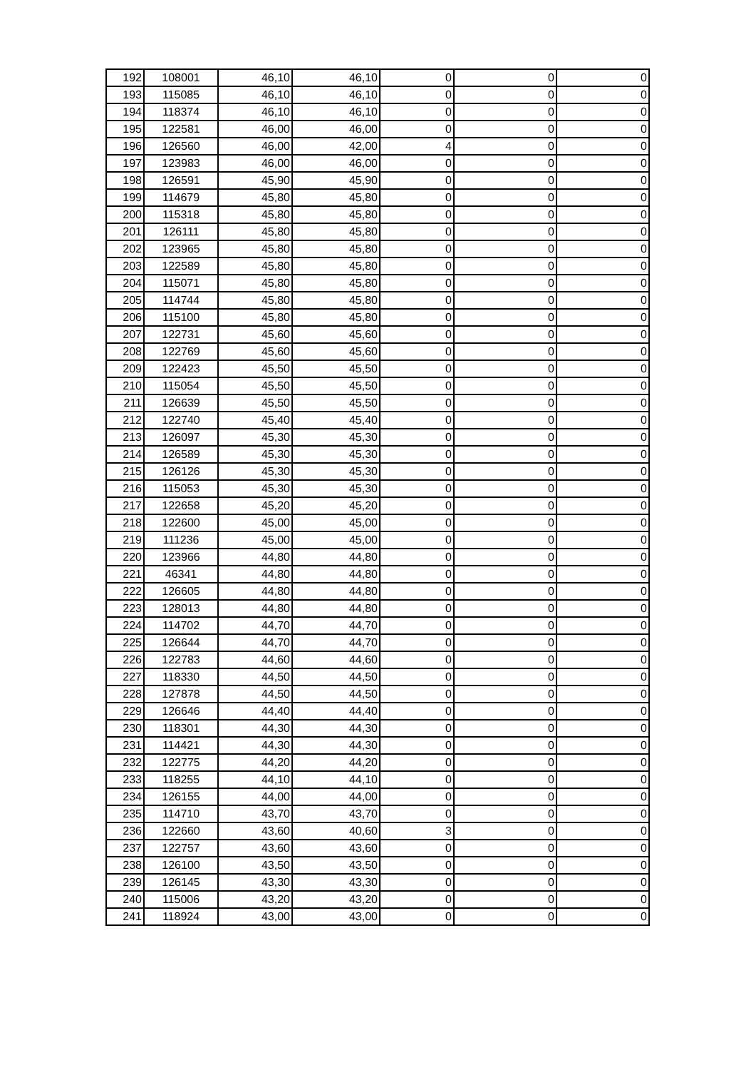| 192 | 108001 | 46,10 | 46,10 | 0 | 0 | 0 |
| 193 | 115085 | 46,10 | 46,10 | 0 | 0 | 0 |
| 194 | 118374 | 46,10 | 46,10 | 0 | 0 | 0 |
| 195 | 122581 | 46,00 | 46,00 | 0 | 0 | 0 |
| 196 | 126560 | 46,00 | 42,00 | 4 | 0 | 0 |
| 197 | 123983 | 46,00 | 46,00 | 0 | 0 | 0 |
| 198 | 126591 | 45,90 | 45,90 | 0 | 0 | 0 |
| 199 | 114679 | 45,80 | 45,80 | 0 | 0 | 0 |
| 200 | 115318 | 45,80 | 45,80 | 0 | 0 | 0 |
| 201 | 126111 | 45,80 | 45,80 | 0 | 0 | 0 |
| 202 | 123965 | 45,80 | 45,80 | 0 | 0 | 0 |
| 203 | 122589 | 45,80 | 45,80 | 0 | 0 | 0 |
| 204 | 115071 | 45,80 | 45,80 | 0 | 0 | 0 |
| 205 | 114744 | 45,80 | 45,80 | 0 | 0 | 0 |
| 206 | 115100 | 45,80 | 45,80 | 0 | 0 | 0 |
| 207 | 122731 | 45,60 | 45,60 | 0 | 0 | 0 |
| 208 | 122769 | 45,60 | 45,60 | 0 | 0 | 0 |
| 209 | 122423 | 45,50 | 45,50 | 0 | 0 | 0 |
| 210 | 115054 | 45,50 | 45,50 | 0 | 0 | 0 |
| 211 | 126639 | 45,50 | 45,50 | 0 | 0 | 0 |
| 212 | 122740 | 45,40 | 45,40 | 0 | 0 | 0 |
| 213 | 126097 | 45,30 | 45,30 | 0 | 0 | 0 |
| 214 | 126589 | 45,30 | 45,30 | 0 | 0 | 0 |
| 215 | 126126 | 45,30 | 45,30 | 0 | 0 | 0 |
| 216 | 115053 | 45,30 | 45,30 | 0 | 0 | 0 |
| 217 | 122658 | 45,20 | 45,20 | 0 | 0 | 0 |
| 218 | 122600 | 45,00 | 45,00 | 0 | 0 | 0 |
| 219 | 111236 | 45,00 | 45,00 | 0 | 0 | 0 |
| 220 | 123966 | 44,80 | 44,80 | 0 | 0 | 0 |
| 221 | 46341 | 44,80 | 44,80 | 0 | 0 | 0 |
| 222 | 126605 | 44,80 | 44,80 | 0 | 0 | 0 |
| 223 | 128013 | 44,80 | 44,80 | 0 | 0 | 0 |
| 224 | 114702 | 44,70 | 44,70 | 0 | 0 | 0 |
| 225 | 126644 | 44,70 | 44,70 | 0 | 0 | 0 |
| 226 | 122783 | 44,60 | 44,60 | 0 | 0 | 0 |
| 227 | 118330 | 44,50 | 44,50 | 0 | 0 | 0 |
| 228 | 127878 | 44,50 | 44,50 | 0 | 0 | 0 |
| 229 | 126646 | 44,40 | 44,40 | 0 | 0 | 0 |
| 230 | 118301 | 44,30 | 44,30 | 0 | 0 | 0 |
| 231 | 114421 | 44,30 | 44,30 | 0 | 0 | 0 |
| 232 | 122775 | 44,20 | 44,20 | 0 | 0 | 0 |
| 233 | 118255 | 44,10 | 44,10 | 0 | 0 | 0 |
| 234 | 126155 | 44,00 | 44,00 | 0 | 0 | 0 |
| 235 | 114710 | 43,70 | 43,70 | 0 | 0 | 0 |
| 236 | 122660 | 43,60 | 40,60 | 3 | 0 | 0 |
| 237 | 122757 | 43,60 | 43,60 | 0 | 0 | 0 |
| 238 | 126100 | 43,50 | 43,50 | 0 | 0 | 0 |
| 239 | 126145 | 43,30 | 43,30 | 0 | 0 | 0 |
| 240 | 115006 | 43,20 | 43,20 | 0 | 0 | 0 |
| 241 | 118924 | 43,00 | 43,00 | 0 | 0 | 0 |